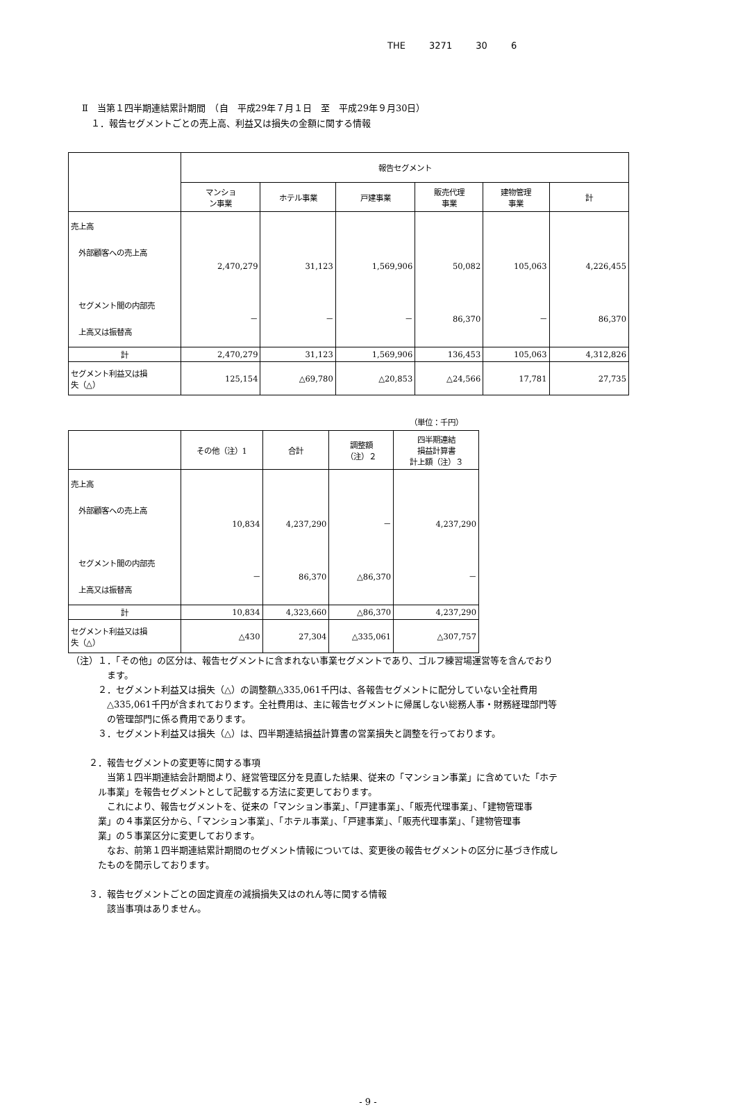THE 3271 30 6
Ⅱ　当第１四半期連結累計期間　（自　平成29年７月１日　至　平成29年９月30日）
　１．報告セグメントごとの売上高、利益又は損失の金額に関する情報
| | 報告セグメント | | | | | |
| --- | --- | --- | --- | --- | --- | --- |
| | マンショ ン事業 | ホテル事業 | 戸建事業 | 販売代理 事業 | 建物管理 事業 | 計 |
| 売上高 外部顧客への売上高 セグメント間の内部売 上高又は振替高 | 2,470,279 － | 31,123 － | 1,569,906 － | 50,082 86,370 | 105,063 － | 4,226,455 86,370 |
| 計 | 2,470,279 | 31,123 | 1,569,906 | 136,453 | 105,063 | 4,312,826 |
| セグメント利益又は損 失（△） | 125,154 | △69,780 | △20,853 | △24,566 | 17,781 | 27,735 |
（単位：千円）
| | その他（注）1 | 合計 | 調整額 （注）２ | 四半期連結 損益計算書 計上額（注）３ |
| --- | --- | --- | --- | --- |
| 売上高 外部顧客への売上高 セグメント間の内部売 上高又は振替高 | 10,834 － | 4,237,290 86,370 | － △86,370 | 4,237,290 － |
| 計 | 10,834 | 4,323,660 | △86,370 | 4,237,290 |
| セグメント利益又は損 失（△） | △430 | 27,304 | △335,061 | △307,757 |
（注）１．「その他」の区分は、報告セグメントに含まれない事業セグメントであり、ゴルフ練習場運営等を含んでおり
　　　　ます。
　　　２．セグメント利益又は損失（△）の調整額△335,061千円は、各報告セグメントに配分していない全社費用
　　　　△335,061千円が含まれております。全社費用は、主に報告セグメントに帰属しない総務人事・財務経理部門等
　　　　の管理部門に係る費用であります。
　　　３．セグメント利益又は損失（△）は、四半期連結損益計算書の営業損失と調整を行っております。
　　２．報告セグメントの変更等に関する事項
　　　　当第１四半期連結会計期間より、経営管理区分を見直した結果、従来の「マンション事業」に含めていた「ホテ
　　　ル事業」を報告セグメントとして記載する方法に変更しております。
　　　　これにより、報告セグメントを、従来の「マンション事業」、「戸建事業」、「販売代理事業」、「建物管理事
　　　業」の４事業区分から、「マンション事業」、「ホテル事業」、「戸建事業」、「販売代理事業」、「建物管理事
　　　業」の５事業区分に変更しております。
　　　　なお、前第１四半期連結累計期間のセグメント情報については、変更後の報告セグメントの区分に基づき作成し
　　　たものを開示しております。
　　３．報告セグメントごとの固定資産の減損損失又はのれん等に関する情報
　　　　該当事項はありません。
- 9 -